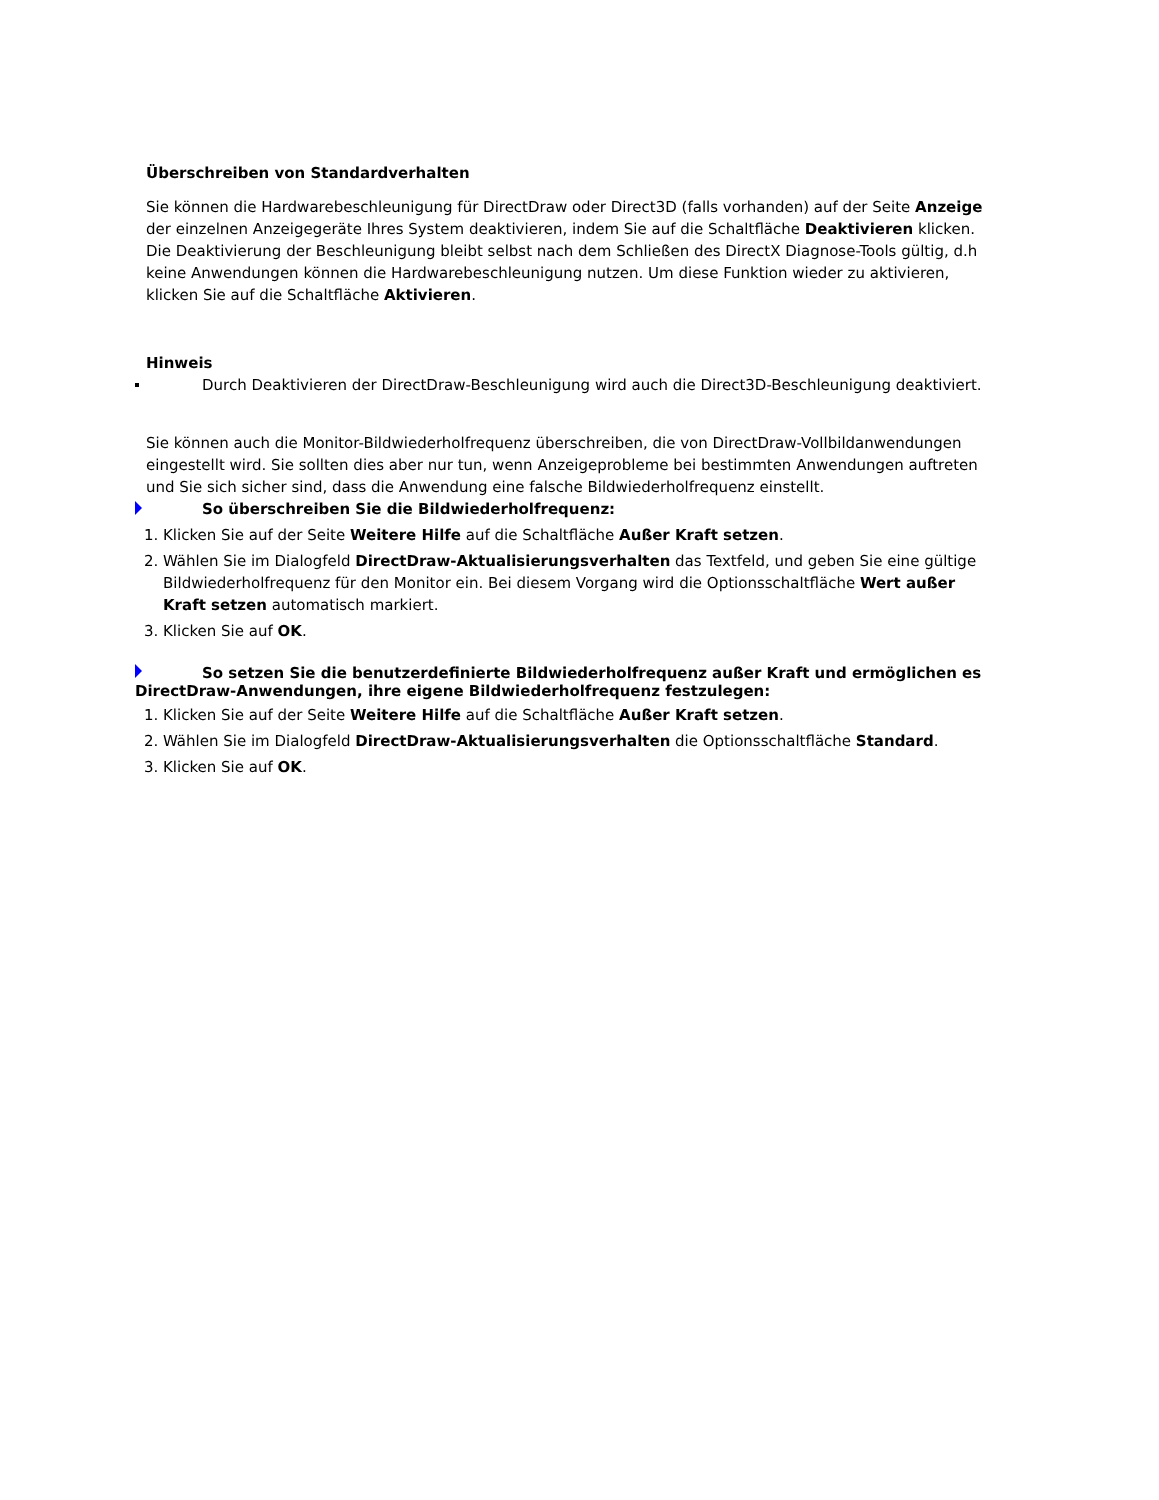Überschreiben von Standardverhalten
Sie können die Hardwarebeschleunigung für DirectDraw oder Direct3D (falls vorhanden) auf der Seite Anzeige der einzelnen Anzeigegeräte Ihres System deaktivieren, indem Sie auf die Schaltfläche Deaktivieren klicken. Die Deaktivierung der Beschleunigung bleibt selbst nach dem Schließen des DirectX Diagnose-Tools gültig, d.h keine Anwendungen können die Hardwarebeschleunigung nutzen. Um diese Funktion wieder zu aktivieren, klicken Sie auf die Schaltfläche Aktivieren.
Hinweis
Durch Deaktivieren der DirectDraw-Beschleunigung wird auch die Direct3D-Beschleunigung deaktiviert.
Sie können auch die Monitor-Bildwiederholfrequenz überschreiben, die von DirectDraw-Vollbildanwendungen eingestellt wird. Sie sollten dies aber nur tun, wenn Anzeigeprobleme bei bestimmten Anwendungen auftreten und Sie sich sicher sind, dass die Anwendung eine falsche Bildwiederholfrequenz einstellt.
So überschreiben Sie die Bildwiederholfrequenz:
1. Klicken Sie auf der Seite Weitere Hilfe auf die Schaltfläche Außer Kraft setzen.
2. Wählen Sie im Dialogfeld DirectDraw-Aktualisierungsverhalten das Textfeld, und geben Sie eine gültige Bildwiederholfrequenz für den Monitor ein. Bei diesem Vorgang wird die Optionsschaltfläche Wert außer Kraft setzen automatisch markiert.
3. Klicken Sie auf OK.
So setzen Sie die benutzerdefinierte Bildwiederholfrequenz außer Kraft und ermöglichen es DirectDraw-Anwendungen, ihre eigene Bildwiederholfrequenz festzulegen:
1. Klicken Sie auf der Seite Weitere Hilfe auf die Schaltfläche Außer Kraft setzen.
2. Wählen Sie im Dialogfeld DirectDraw-Aktualisierungsverhalten die Optionsschaltfläche Standard.
3. Klicken Sie auf OK.